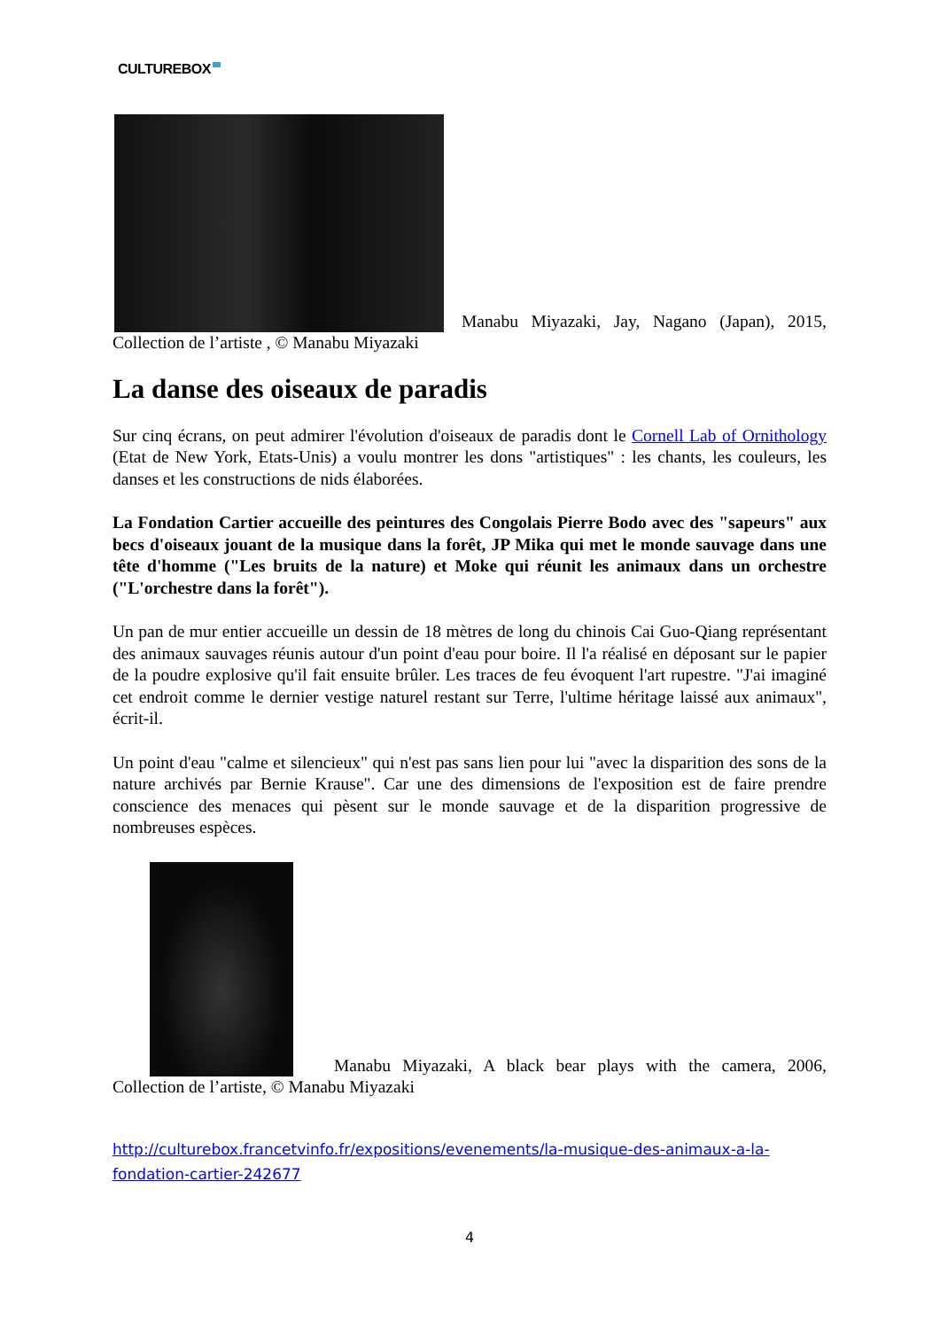CULTUREBOX
Manabu Miyazaki, Jay, Nagano (Japan), 2015, Collection de l’artiste , © Manabu Miyazaki
La danse des oiseaux de paradis
Sur cinq écrans, on peut admirer l'évolution d'oiseaux de paradis dont le Cornell Lab of Ornithology (Etat de New York, Etats-Unis) a voulu montrer les dons "artistiques" : les chants, les couleurs, les danses et les constructions de nids élaborées.
La Fondation Cartier accueille des peintures des Congolais Pierre Bodo avec des "sapeurs" aux becs d'oiseaux jouant de la musique dans la forêt, JP Mika qui met le monde sauvage dans une tête d'homme ("Les bruits de la nature) et Moke qui réunit les animaux dans un orchestre ("L'orchestre dans la forêt").
Un pan de mur entier accueille un dessin de 18 mètres de long du chinois Cai Guo-Qiang représentant des animaux sauvages réunis autour d'un point d'eau pour boire. Il l'a réalisé en déposant sur le papier de la poudre explosive qu'il fait ensuite brûler. Les traces de feu évoquent l'art rupestre. "J'ai imaginé cet endroit comme le dernier vestige naturel restant sur Terre, l'ultime héritage laissé aux animaux", écrit-il.
Un point d'eau "calme et silencieux" qui n'est pas sans lien pour lui "avec la disparition des sons de la nature archivés par Bernie Krause". Car une des dimensions de l'exposition est de faire prendre conscience des menaces qui pèsent sur le monde sauvage et de la disparition progressive de nombreuses espèces.
Manabu Miyazaki, A black bear plays with the camera, 2006, Collection de l’artiste, © Manabu Miyazaki
http://culturebox.francetvinfo.fr/expositions/evenements/la-musique-des-animaux-a-la-fondation-cartier-242677
4